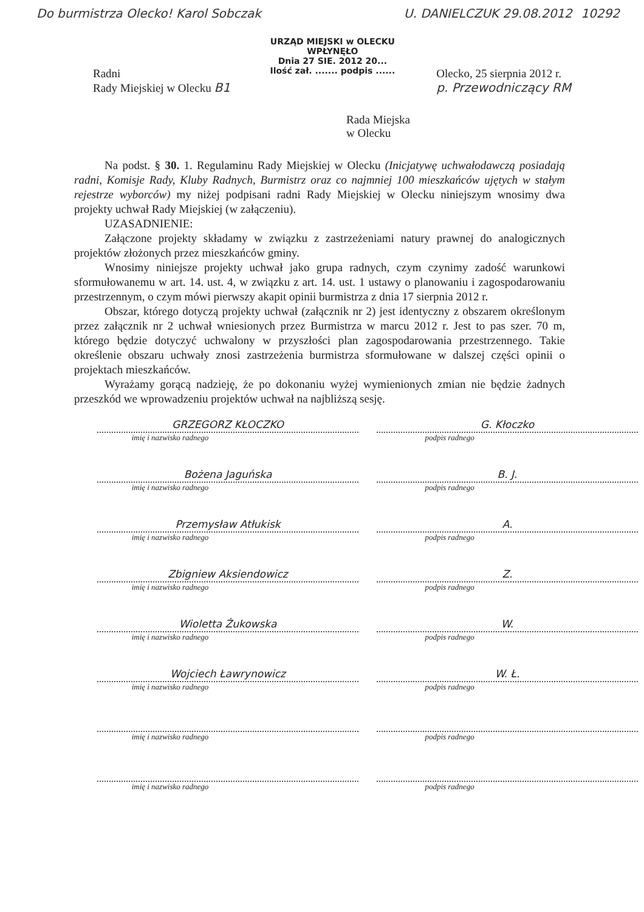Do burmistrza Olecko! Karol Sobczak
URZĄD MIEJSKI w OLECKU
WPŁYNĘŁO
Dnia 27 SIE. 2012 20...
Ilość zał. ....... podpis ......
U. DANIELCZUK 29.08.2012 10292
Radni
Rady Miejskiej w Olecku B1
Olecko, 25 sierpnia 2012 r.
p. Przewodniczący RM
Rada Miejska
w Olecku
Na podst. § 30. 1. Regulaminu Rady Miejskiej w Olecku (Inicjatywę uchwałodawczą posiadają radni, Komisje Rady, Kluby Radnych, Burmistrz oraz co najmniej 100 mieszkańców ujętych w stałym rejestrze wyborców) my niżej podpisani radni Rady Miejskiej w Olecku niniejszym wnosimy dwa projekty uchwał Rady Miejskiej (w załączeniu).
UZASADNIENIE:
Załączone projekty składamy w związku z zastrzeżeniami natury prawnej do analogicznych projektów złożonych przez mieszkańców gminy.
Wnosimy niniejsze projekty uchwał jako grupa radnych, czym czynimy zadość warunkowi sformułowanemu w art. 14. ust. 4, w związku z art. 14. ust. 1 ustawy o planowaniu i zagospodarowaniu przestrzennym, o czym mówi pierwszy akapit opinii burmistrza z dnia 17 sierpnia 2012 r.
Obszar, którego dotyczą projekty uchwał (załącznik nr 2) jest identyczny z obszarem określonym przez załącznik nr 2 uchwał wniesionych przez Burmistrza w marcu 2012 r. Jest to pas szer. 70 m, którego będzie dotyczyć uchwalony w przyszłości plan zagospodarowania przestrzennego. Takie określenie obszaru uchwały znosi zastrzeżenia burmistrza sformułowane w dalszej części opinii o projektach mieszkańców.
Wyrażamy gorącą nadzieję, że po dokonaniu wyżej wymienionych zmian nie będzie żadnych przeszkód we wprowadzeniu projektów uchwał na najbliższą sesję.
GRZEGORZ KŁOCZKO
imię i nazwisko radnego
G. Kłoczko
podpis radnego
Bożena Jaguńska
imię i nazwisko radnego
B. J.
podpis radnego
Przemysław Atłukisk
imię i nazwisko radnego
A.
podpis radnego
Zbigniew Aksiendowicz
imię i nazwisko radnego
Z.
podpis radnego
Wioletta Żukowska
imię i nazwisko radnego
W.
podpis radnego
Wojciech Ławrynowicz
imię i nazwisko radnego
W. Ł.
podpis radnego
imię i nazwisko radnego podpis radnego
imię i nazwisko radnego podpis radnego